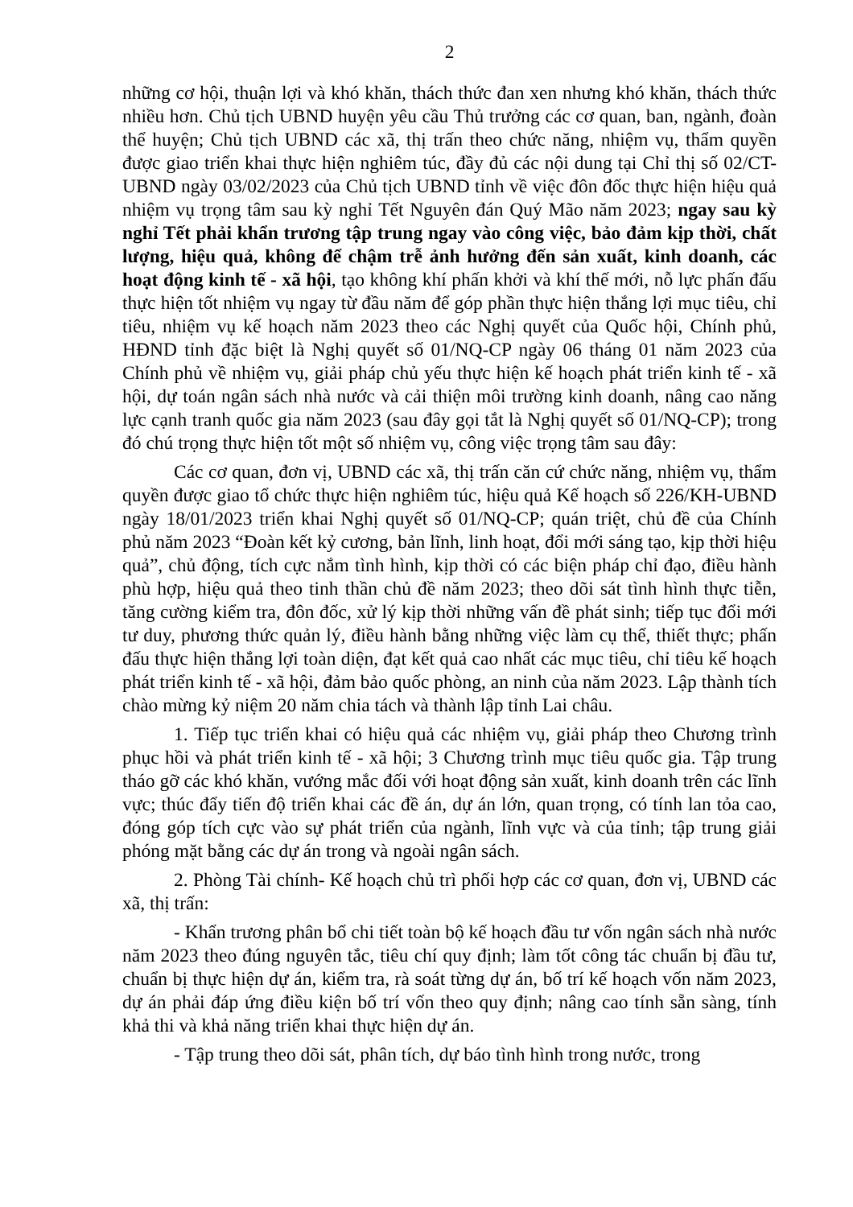2
những cơ hội, thuận lợi và khó khăn, thách thức đan xen nhưng khó khăn, thách thức nhiều hơn. Chủ tịch UBND huyện yêu cầu Thủ trưởng các cơ quan, ban, ngành, đoàn thể huyện; Chủ tịch UBND các xã, thị trấn theo chức năng, nhiệm vụ, thẩm quyền được giao triển khai thực hiện nghiêm túc, đầy đủ các nội dung tại Chỉ thị số 02/CT-UBND ngày 03/02/2023 của Chủ tịch UBND tỉnh về việc đôn đốc thực hiện hiệu quả nhiệm vụ trọng tâm sau kỳ nghỉ Tết Nguyên đán Quý Mão năm 2023; ngay sau kỳ nghỉ Tết phải khẩn trương tập trung ngay vào công việc, bảo đảm kịp thời, chất lượng, hiệu quả, không để chậm trễ ảnh hưởng đến sản xuất, kinh doanh, các hoạt động kinh tế - xã hội, tạo không khí phấn khởi và khí thế mới, nỗ lực phấn đấu thực hiện tốt nhiệm vụ ngay từ đầu năm để góp phần thực hiện thắng lợi mục tiêu, chỉ tiêu, nhiệm vụ kế hoạch năm 2023 theo các Nghị quyết của Quốc hội, Chính phủ, HĐND tỉnh đặc biệt là Nghị quyết số 01/NQ-CP ngày 06 tháng 01 năm 2023 của Chính phủ về nhiệm vụ, giải pháp chủ yếu thực hiện kế hoạch phát triển kinh tế - xã hội, dự toán ngân sách nhà nước và cải thiện môi trường kinh doanh, nâng cao năng lực cạnh tranh quốc gia năm 2023 (sau đây gọi tắt là Nghị quyết số 01/NQ-CP); trong đó chú trọng thực hiện tốt một số nhiệm vụ, công việc trọng tâm sau đây:
Các cơ quan, đơn vị, UBND các xã, thị trấn căn cứ chức năng, nhiệm vụ, thẩm quyền được giao tổ chức thực hiện nghiêm túc, hiệu quả Kế hoạch số 226/KH-UBND ngày 18/01/2023 triển khai Nghị quyết số 01/NQ-CP; quán triệt, chủ đề của Chính phủ năm 2023 “Đoàn kết kỷ cương, bản lĩnh, linh hoạt, đổi mới sáng tạo, kịp thời hiệu quả”, chủ động, tích cực nắm tình hình, kịp thời có các biện pháp chỉ đạo, điều hành phù hợp, hiệu quả theo tinh thần chủ đề năm 2023; theo dõi sát tình hình thực tiễn, tăng cường kiểm tra, đôn đốc, xử lý kịp thời những vấn đề phát sinh; tiếp tục đổi mới tư duy, phương thức quản lý, điều hành bằng những việc làm cụ thể, thiết thực; phấn đấu thực hiện thắng lợi toàn diện, đạt kết quả cao nhất các mục tiêu, chỉ tiêu kế hoạch phát triển kinh tế - xã hội, đảm bảo quốc phòng, an ninh của năm 2023. Lập thành tích chào mừng kỷ niệm 20 năm chia tách và thành lập tỉnh Lai châu.
1. Tiếp tục triển khai có hiệu quả các nhiệm vụ, giải pháp theo Chương trình phục hồi và phát triển kinh tế - xã hội; 3 Chương trình mục tiêu quốc gia. Tập trung tháo gỡ các khó khăn, vướng mắc đối với hoạt động sản xuất, kinh doanh trên các lĩnh vực; thúc đẩy tiến độ triển khai các đề án, dự án lớn, quan trọng, có tính lan tỏa cao, đóng góp tích cực vào sự phát triển của ngành, lĩnh vực và của tỉnh; tập trung giải phóng mặt bằng các dự án trong và ngoài ngân sách.
2. Phòng Tài chính- Kế hoạch chủ trì phối hợp các cơ quan, đơn vị, UBND các xã, thị trấn:
- Khẩn trương phân bổ chi tiết toàn bộ kế hoạch đầu tư vốn ngân sách nhà nước năm 2023 theo đúng nguyên tắc, tiêu chí quy định; làm tốt công tác chuẩn bị đầu tư, chuẩn bị thực hiện dự án, kiểm tra, rà soát từng dự án, bố trí kế hoạch vốn năm 2023, dự án phải đáp ứng điều kiện bố trí vốn theo quy định; nâng cao tính sẵn sàng, tính khả thi và khả năng triển khai thực hiện dự án.
- Tập trung theo dõi sát, phân tích, dự báo tình hình trong nước, trong